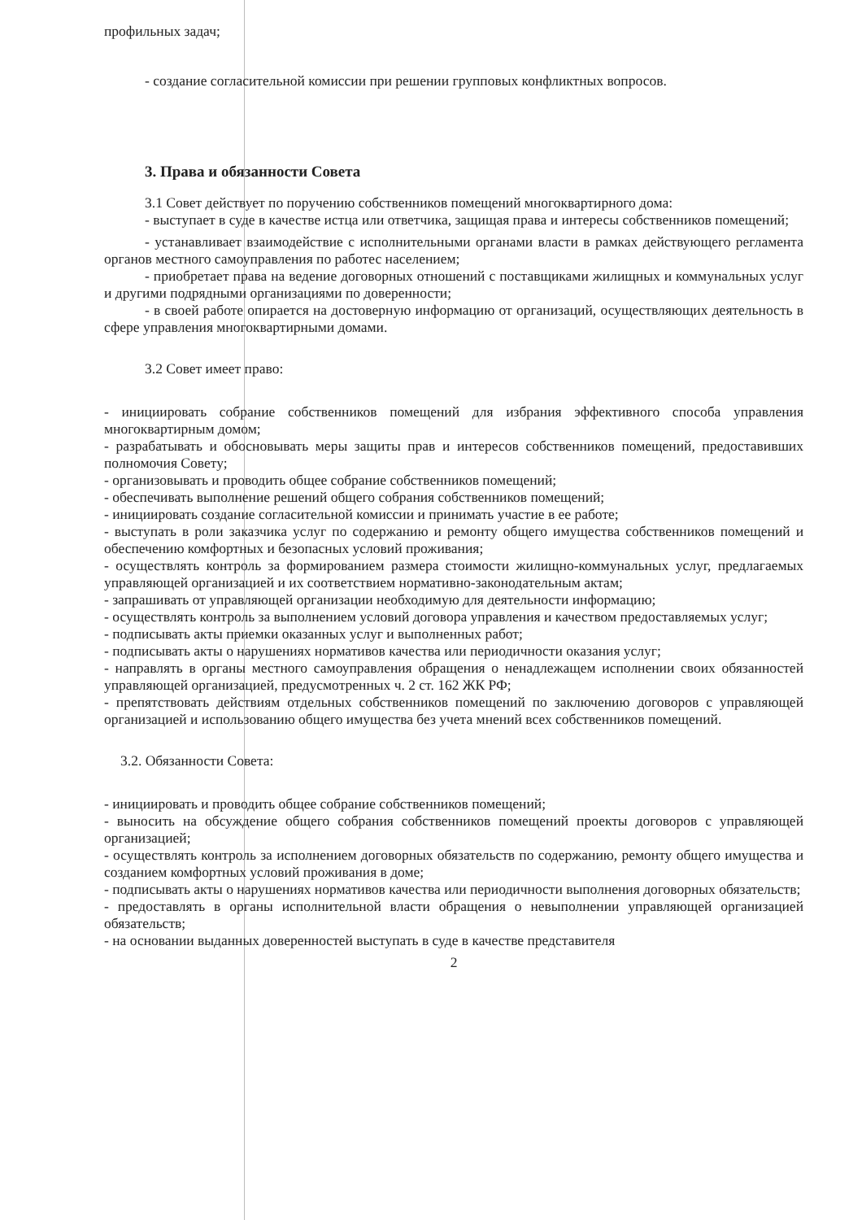профильных задач;
- создание согласительной комиссии при решении групповых конфликтных вопросов.
3. Права и обязанности Совета
3.1 Совет действует по поручению собственников помещений многоквартирного дома:
- выступает в суде в качестве истца или ответчика, защищая права и интересы собственников помещений;
- устанавливает взаимодействие с исполнительными органами власти в рамках действующего регламента органов местного самоуправления по работес населением;
- приобретает права на ведение договорных отношений с поставщиками жилищных и коммунальных услуг и другими подрядными организациями по доверенности;
- в своей работе опирается на достоверную информацию от организаций, осуществляющих деятельность в сфере управления многоквартирными домами.
3.2 Совет имеет право:
- инициировать собрание собственников помещений для избрания эффективного способа управления многоквартирным домом;
- разрабатывать и обосновывать меры защиты прав и интересов собственников помещений, предоставивших полномочия Совету;
- организовывать и проводить общее собрание собственников помещений;
- обеспечивать выполнение решений общего собрания собственников помещений;
- инициировать создание согласительной комиссии и принимать участие в ее работе;
- выступать в роли заказчика услуг по содержанию и ремонту общего имущества собственников помещений и обеспечению комфортных и безопасных условий проживания;
- осуществлять контроль за формированием размера стоимости жилищно-коммунальных услуг, предлагаемых управляющей организацией и их соответствием нормативно-законодательным актам;
- запрашивать от управляющей организации необходимую для деятельности информацию;
- осуществлять контроль за выполнением условий договора управления и качеством предоставляемых услуг;
- подписывать акты приемки оказанных услуг и выполненных работ;
- подписывать акты о нарушениях нормативов качества или периодичности оказания услуг;
- направлять в органы местного самоуправления обращения о ненадлежащем исполнении своих обязанностей управляющей организацией, предусмотренных ч. 2 ст. 162 ЖК РФ;
- препятствовать действиям отдельных собственников помещений по заключению договоров с управляющей организацией и использованию общего имущества без учета мнений всех собственников помещений.
3.2. Обязанности Совета:
- инициировать и проводить общее собрание собственников помещений;
- выносить на обсуждение общего собрания собственников помещений проекты договоров с управляющей организацией;
- осуществлять контроль за исполнением договорных обязательств по содержанию, ремонту общего имущества и созданием комфортных условий проживания в доме;
- подписывать акты о нарушениях нормативов качества или периодичности выполнения договорных обязательств;
- предоставлять в органы исполнительной власти обращения о невыполнении управляющей организацией обязательств;
- на основании выданных доверенностей выступать в суде в качестве представителя
2